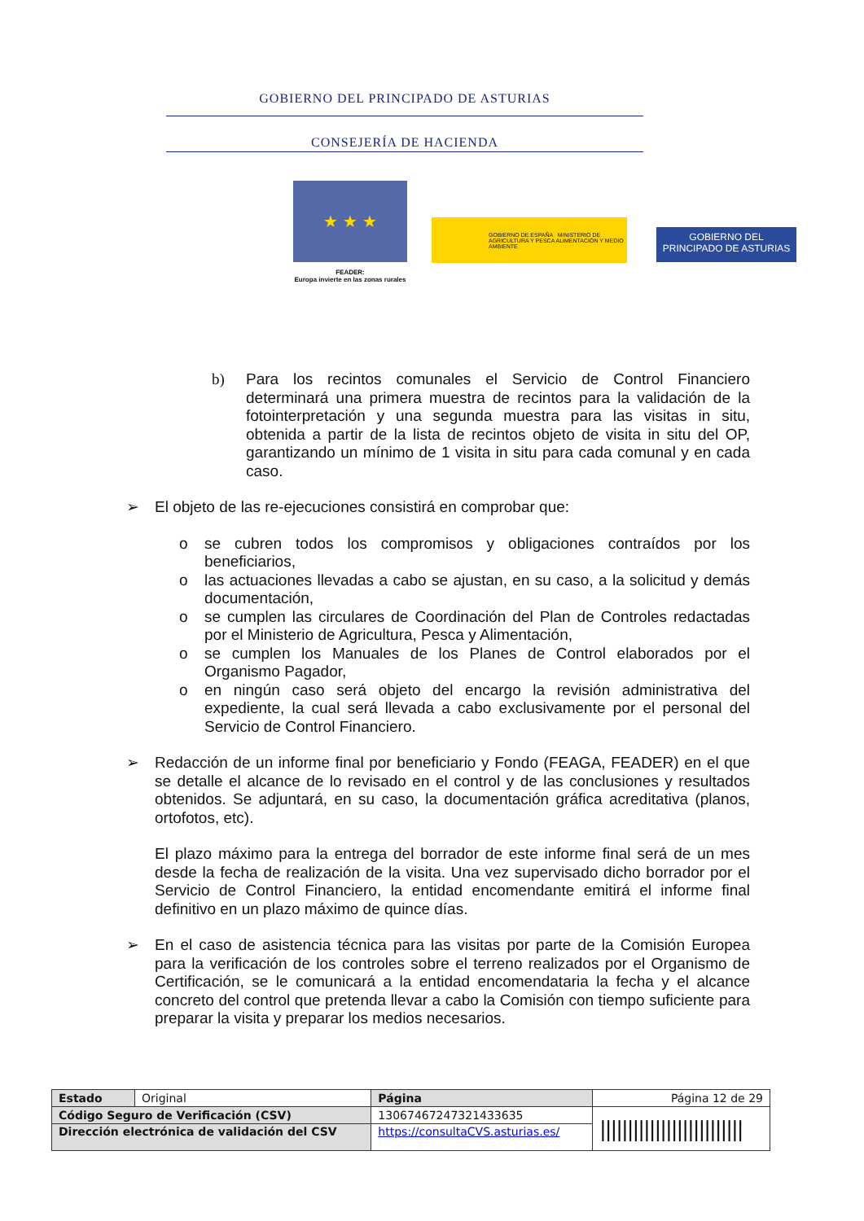GOBIERNO DEL PRINCIPADO DE ASTURIAS
CONSEJERÍA DE HACIENDA
★ ★ ★
FEADER:
Europa invierte en las zonas rurales
GOBIERNO DE ESPAÑA MINISTERIO DE AGRICULTURA Y PESCA ALIMENTACIÓN Y MEDIO AMBIENTE
GOBIERNO DEL
PRINCIPADO DE ASTURIAS
b) Para los recintos comunales el Servicio de Control Financiero determinará una primera muestra de recintos para la validación de la fotointerpretación y una segunda muestra para las visitas in situ, obtenida a partir de la lista de recintos objeto de visita in situ del OP, garantizando un mínimo de 1 visita in situ para cada comunal y en cada caso.
➢ El objeto de las re-ejecuciones consistirá en comprobar que:
o se cubren todos los compromisos y obligaciones contraídos por los beneficiarios,
o las actuaciones llevadas a cabo se ajustan, en su caso, a la solicitud y demás documentación,
o se cumplen las circulares de Coordinación del Plan de Controles redactadas por el Ministerio de Agricultura, Pesca y Alimentación,
o se cumplen los Manuales de los Planes de Control elaborados por el Organismo Pagador,
o en ningún caso será objeto del encargo la revisión administrativa del expediente, la cual será llevada a cabo exclusivamente por el personal del Servicio de Control Financiero.
➢ Redacción de un informe final por beneficiario y Fondo (FEAGA, FEADER) en el que se detalle el alcance de lo revisado en el control y de las conclusiones y resultados obtenidos. Se adjuntará, en su caso, la documentación gráfica acreditativa (planos, ortofotos, etc).
El plazo máximo para la entrega del borrador de este informe final será de un mes desde la fecha de realización de la visita. Una vez supervisado dicho borrador por el Servicio de Control Financiero, la entidad encomendante emitirá el informe final definitivo en un plazo máximo de quince días.
➢ En el caso de asistencia técnica para las visitas por parte de la Comisión Europea para la verificación de los controles sobre el terreno realizados por el Organismo de Certificación, se le comunicará a la entidad encomendataria la fecha y el alcance concreto del control que pretenda llevar a cabo la Comisión con tiempo suficiente para preparar la visita y preparar los medios necesarios.
| Estado | Original | Página | Página 12 de 29 | |
| Código Seguro de Verificación (CSV) | | 13067467247321433635 | | ////////////////////////// |
| Dirección electrónica de validación del CSV | | https://consultaCVS.asturias.es/ | | |